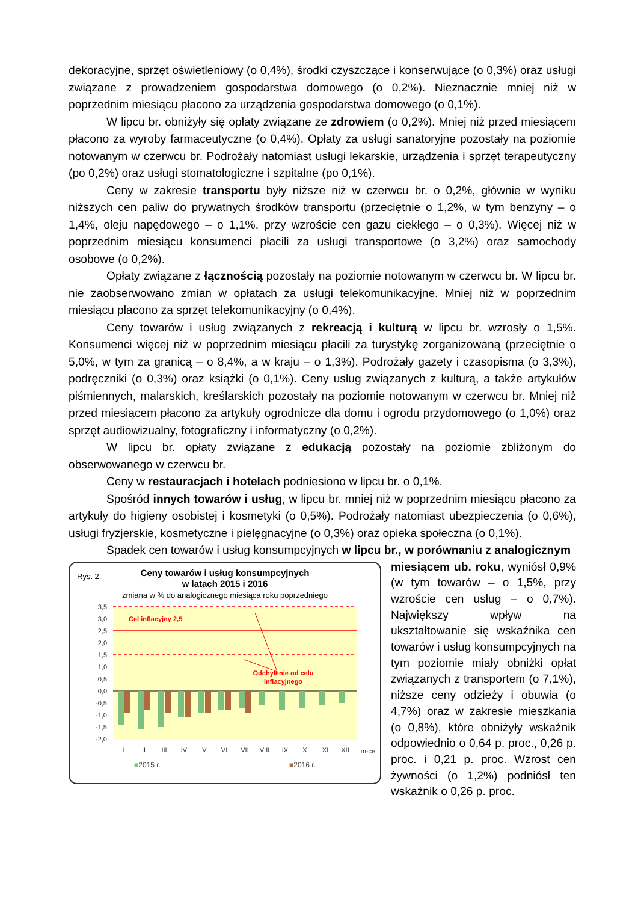dekoracyjne, sprzęt oświetleniowy (o 0,4%), środki czyszczące i konserwujące (o 0,3%) oraz usługi związane z prowadzeniem gospodarstwa domowego (o 0,2%). Nieznacznie mniej niż w poprzednim miesiącu płacono za urządzenia gospodarstwa domowego (o 0,1%).
W lipcu br. obniżyły się opłaty związane ze zdrowiem (o 0,2%). Mniej niż przed miesiącem płacono za wyroby farmaceutyczne (o 0,4%). Opłaty za usługi sanatoryjne pozostały na poziomie notowanym w czerwcu br. Podrożały natomiast usługi lekarskie, urządzenia i sprzęt terapeutyczny (po 0,2%) oraz usługi stomatologiczne i szpitalne (po 0,1%).
Ceny w zakresie transportu były niższe niż w czerwcu br. o 0,2%, głównie w wyniku niższych cen paliw do prywatnych środków transportu (przeciętnie o 1,2%, w tym benzyny – o 1,4%, oleju napędowego – o 1,1%, przy wzroście cen gazu ciekłego – o 0,3%). Więcej niż w poprzednim miesiącu konsumenci płacili za usługi transportowe (o 3,2%) oraz samochody osobowe (o 0,2%).
Opłaty związane z łącznością pozostały na poziomie notowanym w czerwcu br. W lipcu br. nie zaobserwowano zmian w opłatach za usługi telekomunikacyjne. Mniej niż w poprzednim miesiącu płacono za sprzęt telekomunikacyjny (o 0,4%).
Ceny towarów i usług związanych z rekreacją i kulturą w lipcu br. wzrosły o 1,5%. Konsumenci więcej niż w poprzednim miesiącu płacili za turystykę zorganizowaną (przeciętnie o 5,0%, w tym za granicą – o 8,4%, a w kraju – o 1,3%). Podrożały gazety i czasopisma (o 3,3%), podręczniki (o 0,3%) oraz książki (o 0,1%). Ceny usług związanych z kulturą, a także artykułów piśmiennych, malarskich, kreślarskich pozostały na poziomie notowanym w czerwcu br. Mniej niż przed miesiącem płacono za artykuły ogrodnicze dla domu i ogrodu przydomowego (o 1,0%) oraz sprzęt audiowizualny, fotograficzny i informatyczny (o 0,2%).
W lipcu br. opłaty związane z edukacją pozostały na poziomie zbliżonym do obserwowanego w czerwcu br.
Ceny w restauracjach i hotelach podniesiono w lipcu br. o 0,1%.
Spośród innych towarów i usług, w lipcu br. mniej niż w poprzednim miesiącu płacono za artykuły do higieny osobistej i kosmetyki (o 0,5%). Podrożały natomiast ubezpieczenia (o 0,6%), usługi fryzjerskie, kosmetyczne i pielęgnacyjne (o 0,3%) oraz opieka społeczna (o 0,1%).
Spadek cen towarów i usług konsumpcyjnych w lipcu br., w porównaniu z analogicznym
Rys. 2.
Ceny towarów i usług konsumpcyjnych
w latach 2015 i 2016
zmiana w % do analogicznego miesiąca roku poprzedniego
3,5
3,0
2,5
2,0
1,5
1,0
0,5
0,0
-0,5
-1,0
-1,5
-2,0
Cel inflacyjny 2,5
Odchylenie od celu
inflacyjnego
I
II
III
IV
V
VI
VII
VIII
IX
X
XI
XII
m-ce
■2015 r. ■2016 r.
miesiącem ub. roku, wyniósł 0,9% (w tym towarów – o 1,5%, przy wzroście cen usług – o 0,7%). Największy wpływ na ukształtowanie się wskaźnika cen towarów i usług konsumpcyjnych na tym poziomie miały obniżki opłat związanych z transportem (o 7,1%), niższe ceny odzieży i obuwia (o 4,7%) oraz w zakresie mieszkania (o 0,8%), które obniżyły wskaźnik odpowiednio o 0,64 p. proc., 0,26 p. proc. i 0,21 p. proc. Wzrost cen żywności (o 1,2%) podniósł ten wskaźnik o 0,26 p. proc.